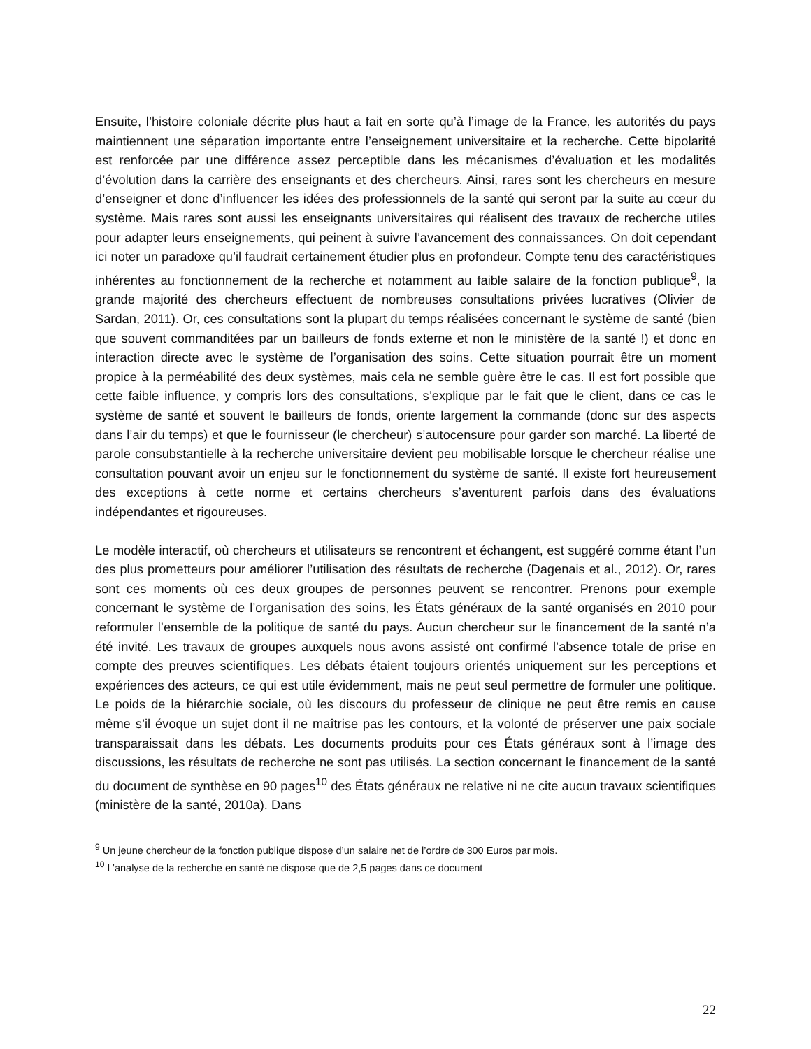Ensuite, l’histoire coloniale décrite plus haut a fait en sorte qu’à l’image de la France, les autorités du pays maintiennent une séparation importante entre l’enseignement universitaire et la recherche. Cette bipolarité est renforcée par une différence assez perceptible dans les mécanismes d’évaluation et les modalités d’évolution dans la carrière des enseignants et des chercheurs. Ainsi, rares sont les chercheurs en mesure d’enseigner et donc d’influencer les idées des professionnels de la santé qui seront par la suite au cœur du système. Mais rares sont aussi les enseignants universitaires qui réalisent des travaux de recherche utiles pour adapter leurs enseignements, qui peinent à suivre l’avancement des connaissances. On doit cependant ici noter un paradoxe qu’il faudrait certainement étudier plus en profondeur. Compte tenu des caractéristiques inhérentes au fonctionnement de la recherche et notamment au faible salaire de la fonction publique<sup>9</sup>, la grande majorité des chercheurs effectuent de nombreuses consultations privées lucratives (Olivier de Sardan, 2011). Or, ces consultations sont la plupart du temps réalisées concernant le système de santé (bien que souvent commanditées par un bailleurs de fonds externe et non le ministère de la santé !) et donc en interaction directe avec le système de l’organisation des soins. Cette situation pourrait être un moment propice à la perméabilité des deux systèmes, mais cela ne semble guère être le cas. Il est fort possible que cette faible influence, y compris lors des consultations, s’explique par le fait que le client, dans ce cas le système de santé et souvent le bailleurs de fonds, oriente largement la commande (donc sur des aspects dans l’air du temps) et que le fournisseur (le chercheur) s’autocensure pour garder son marché. La liberté de parole consubstantielle à la recherche universitaire devient peu mobilisable lorsque le chercheur réalise une consultation pouvant avoir un enjeu sur le fonctionnement du système de santé. Il existe fort heureusement des exceptions à cette norme et certains chercheurs s’aventurent parfois dans des évaluations indépendantes et rigoureuses.
Le modèle interactif, où chercheurs et utilisateurs se rencontrent et échangent, est suggéré comme étant l’un des plus prometteurs pour améliorer l’utilisation des résultats de recherche (Dagenais et al., 2012). Or, rares sont ces moments où ces deux groupes de personnes peuvent se rencontrer. Prenons pour exemple concernant le système de l’organisation des soins, les États généraux de la santé organisés en 2010 pour reformuler l’ensemble de la politique de santé du pays. Aucun chercheur sur le financement de la santé n’a été invité. Les travaux de groupes auxquels nous avons assisté ont confirmé l’absence totale de prise en compte des preuves scientifiques. Les débats étaient toujours orientés uniquement sur les perceptions et expériences des acteurs, ce qui est utile évidemment, mais ne peut seul permettre de formuler une politique. Le poids de la hiérarchie sociale, où les discours du professeur de clinique ne peut être remis en cause même s’il évoque un sujet dont il ne maîtrise pas les contours, et la volonté de préserver une paix sociale transparaissait dans les débats. Les documents produits pour ces États généraux sont à l’image des discussions, les résultats de recherche ne sont pas utilisés. La section concernant le financement de la santé du document de synthèse en 90 pages<sup>10</sup> des États généraux ne relative ni ne cite aucun travaux scientifiques (ministère de la santé, 2010a). Dans
<sup>9</sup> Un jeune chercheur de la fonction publique dispose d’un salaire net de l’ordre de 300 Euros par mois.
<sup>10</sup> L’analyse de la recherche en santé ne dispose que de 2,5 pages dans ce document
22